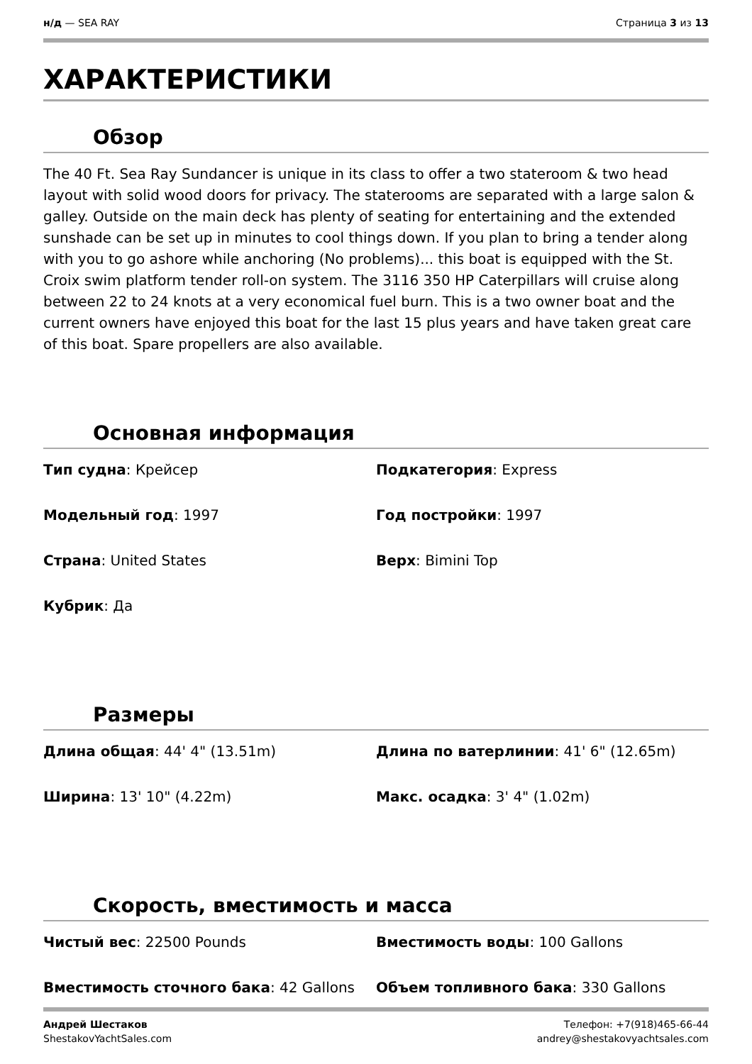н/д — SEA RAY Страница 3 из 13
ХАРАКТЕРИСТИКИ
Обзор
The 40 Ft. Sea Ray Sundancer is unique in its class to offer a two stateroom & two head layout with solid wood doors for privacy. The staterooms are separated with a large salon & galley. Outside on the main deck has plenty of seating for entertaining and the extended sunshade can be set up in minutes to cool things down. If you plan to bring a tender along with you to go ashore while anchoring (No problems)... this boat is equipped with the St. Croix swim platform tender roll-on system. The 3116 350 HP Caterpillars will cruise along between 22 to 24 knots at a very economical fuel burn. This is a two owner boat and the current owners have enjoyed this boat for the last 15 plus years and have taken great care of this boat. Spare propellers are also available.
Основная информация
| Тип судна : Крейсер | Подкатегория : Express |
| Модельный год : 1997 | Год постройки : 1997 |
| Страна : United States | Верх : Bimini Top |
| Кубрик : Да | |
Размеры
| Длина общая : 44' 4" (13.51m) | Длина по ватерлинии : 41' 6" (12.65m) |
| Ширина : 13' 10" (4.22m) | Макс. осадка : 3' 4" (1.02m) |
Скорость, вместимость и масса
| Чистый вес : 22500 Pounds | Вместимость воды : 100 Gallons |
| Вместимость сточного бака : 42 Gallons | Объем топливного бака : 330 Gallons |
Андрей Шестаков
ShestakovYachtSales.com
Телефон: +7(918)465-66-44
andrey@shestakovyachtsales.com